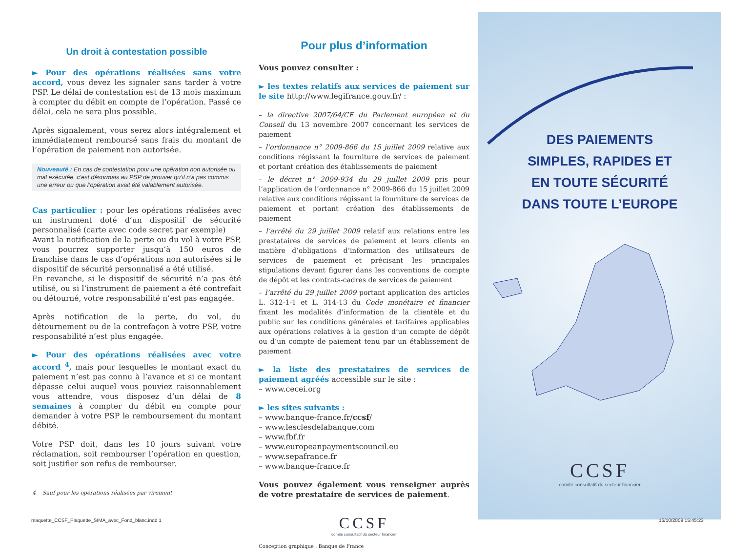Un droit à contestation possible
► Pour des opérations réalisées sans votre accord, vous devez les signaler sans tarder à votre PSP. Le délai de contestation est de 13 mois maximum à compter du débit en compte de l’opération. Passé ce délai, cela ne sera plus possible.
Après signalement, vous serez alors intégralement et immédiatement remboursé sans frais du montant de l’opération de paiement non autorisée.
Nouveauté : En cas de contestation pour une opération non autorisée ou mal exécutée, c’est désormais au PSP de prouver qu’il n’a pas commis une erreur ou que l’opération avait été valablement autorisée.
Cas particulier : pour les opérations réalisées avec un instrument doté d’un dispositif de sécurité personnalisé (carte avec code secret par exemple)
Avant la notification de la perte ou du vol à votre PSP, vous pourrez supporter jusqu’à 150 euros de franchise dans le cas d’opérations non autorisées si le dispositif de sécurité personnalisé a été utilisé.
En revanche, si le dispositif de sécurité n’a pas été utilisé, ou si l’instrument de paiement a été contrefait ou détourné, votre responsabilité n’est pas engagée.
Après notification de la perte, du vol, du détournement ou de la contrefaçon à votre PSP, votre responsabilité n’est plus engagée.
► Pour des opérations réalisées avec votre accord <sup>4</sup>, mais pour lesquelles le montant exact du paiement n’est pas connu à l’avance et si ce montant dépasse celui auquel vous pouviez raisonnablement vous attendre, vous disposez d’un délai de 8 semaines à compter du débit en compte pour demander à votre PSP le remboursement du montant débité.
Votre PSP doit, dans les 10 jours suivant votre réclamation, soit rembourser l’opération en question, soit justifier son refus de rembourser.
4 Sauf pour les opérations réalisées par virement
Pour plus d’information
Vous pouvez consulter :
► les textes relatifs aux services de paiement sur le site http://www.legifrance.gouv.fr/ :
– la directive 2007/64/CE du Parlement européen et du Conseil du 13 novembre 2007 concernant les services de paiement
– l’ordonnance n° 2009-866 du 15 juillet 2009 relative aux conditions régissant la fourniture de services de paiement et portant création des établissements de paiement
– le décret n° 2009-934 du 29 juillet 2009 pris pour l’application de l’ordonnance n° 2009-866 du 15 juillet 2009 relative aux conditions régissant la fourniture de services de paiement et portant création des établissements de paiement
– l’arrêté du 29 juillet 2009 relatif aux relations entre les prestataires de services de paiement et leurs clients en matière d’obligations d’information des utilisateurs de services de paiement et précisant les principales stipulations devant figurer dans les conventions de compte de dépôt et les contrats-cadres de services de paiement
– l’arrêté du 29 juillet 2009 portant application des articles L. 312-1-1 et L. 314-13 du Code monétaire et financier fixant les modalités d’information de la clientèle et du public sur les conditions générales et tarifaires applicables aux opérations relatives à la gestion d’un compte de dépôt ou d’un compte de paiement tenu par un établissement de paiement
► la liste des prestataires de services de paiement agréés accessible sur le site :
– www.cecei.org
► les sites suivants :
– www.banque-france.fr/ccsf/
– www.lesclesdelabanque.com
– www.fbf.fr
– www.europeanpaymentscouncil.eu
– www.sepafrance.fr
– www.banque-france.fr
Vous pouvez également vous renseigner auprès de votre prestataire de services de paiement.
CCSF
comité consultatif du secteur financier
Conception graphique : Banque de France
DES PAIEMENTS
SIMPLES, RAPIDES ET
EN TOUTE SÉCURITÉ
DANS TOUTE L’EUROPE
CCSF
comité consultatif du secteur financier
maquette_CCSF_Plaquette_SIMA_avec_Fond_blanc.indd 1
16/10/2009 15:45:23